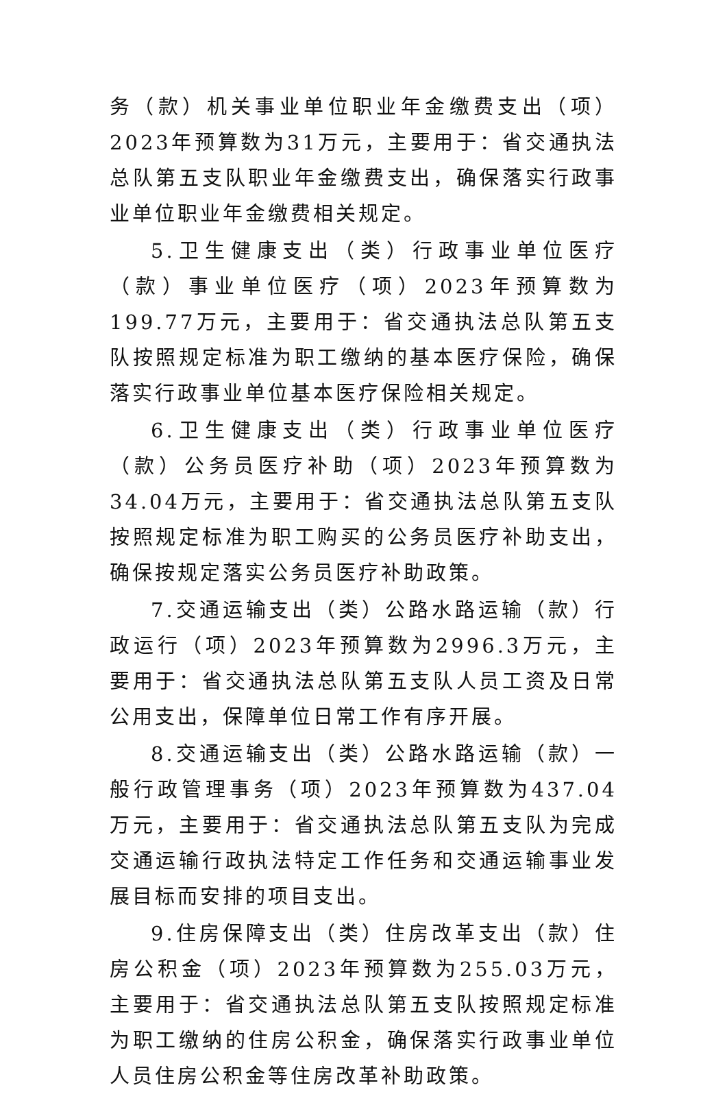务（款）机关事业单位职业年金缴费支出（项）2023年预算数为31万元，主要用于：省交通执法总队第五支队职业年金缴费支出，确保落实行政事业单位职业年金缴费相关规定。
5.卫生健康支出（类）行政事业单位医疗（款）事业单位医疗（项）2023年预算数为199.77万元，主要用于：省交通执法总队第五支队按照规定标准为职工缴纳的基本医疗保险，确保落实行政事业单位基本医疗保险相关规定。
6.卫生健康支出（类）行政事业单位医疗（款）公务员医疗补助（项）2023年预算数为34.04万元，主要用于：省交通执法总队第五支队按照规定标准为职工购买的公务员医疗补助支出，确保按规定落实公务员医疗补助政策。
7.交通运输支出（类）公路水路运输（款）行政运行（项）2023年预算数为2996.3万元，主要用于：省交通执法总队第五支队人员工资及日常公用支出，保障单位日常工作有序开展。
8.交通运输支出（类）公路水路运输（款）一般行政管理事务（项）2023年预算数为437.04万元，主要用于：省交通执法总队第五支队为完成交通运输行政执法特定工作任务和交通运输事业发展目标而安排的项目支出。
9.住房保障支出（类）住房改革支出（款）住房公积金（项）2023年预算数为255.03万元，主要用于：省交通执法总队第五支队按照规定标准为职工缴纳的住房公积金，确保落实行政事业单位人员住房公积金等住房改革补助政策。